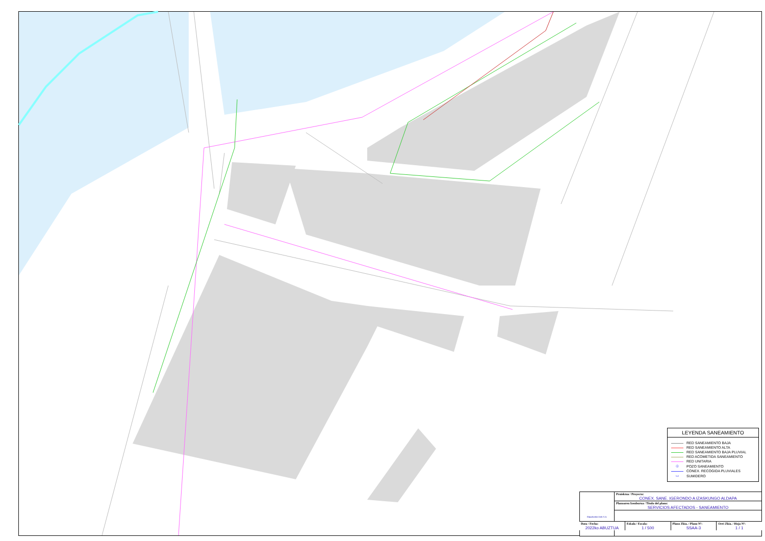LEYENDA SANEAMIENTO
| | RED SANEAMIENTO BAJA |
| | RED SANEAMIENTO ALTA |
| | RED SANEAMIENTO BAJA PLUVIAL |
| | RED ACOMETIDA SANEAMIENTO |
| | RED UNITARIA |
| ◎ | POZO SANEAMIENTO |
| | CONEX. RECOGIDA PLUVIALES |
| ▭ | SUMIDERO |
Gipuzkoako Urak S.A.
Proiektua / Proyecto:
CONEX. SANE. IGERONDO A IZASKUNGO ALDAPA
Planoaren Izenburua / Titulo del plano:
SERVICIOS AFECTADOS - SANEAMIENTO
Data / Fecha:
2022ko ABUZTUA
Eskala / Escala:
1 / 500
Plano Zkia. / Plano Nº:
SSAA-3
Orri Zkia. / Hoja Nº:
1 / 1